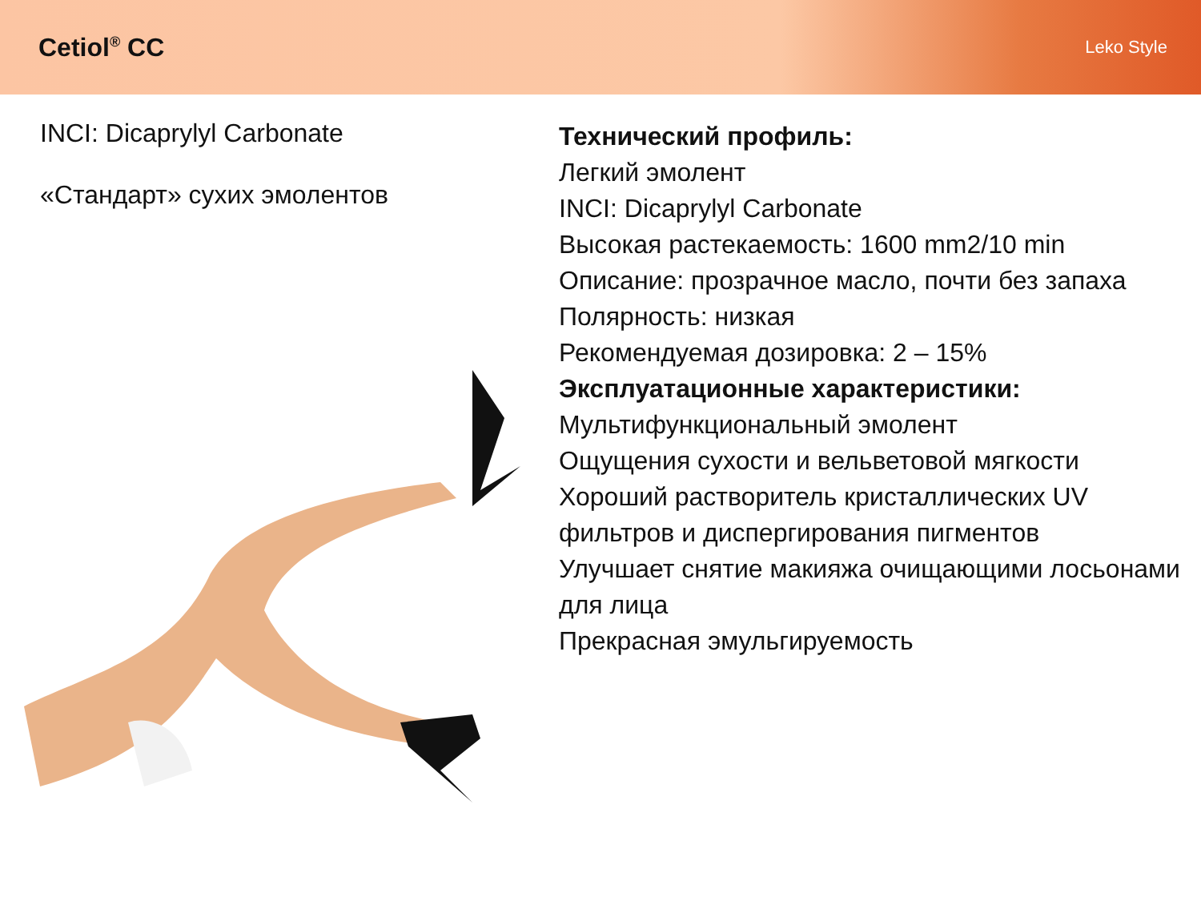Cetiol<sup>®</sup> CC
Leko Style
INCI: Dicaprylyl Carbonate
«Стандарт» сухих эмолентов
Технический профиль:
Легкий эмолент
INCI: Dicaprylyl Carbonate
Высокая растекаемость: 1600 mm2/10 min
Описание: прозрачное масло, почти без запаха
Полярность: низкая
Рекомендуемая дозировка: 2 – 15%
Эксплуатационные характеристики:
Мультифункциональный эмолент
Ощущения сухости и вельветовой мягкости
Хороший растворитель кристаллических UV фильтров и диспергирования пигментов
Улучшает снятие макияжа очищающими лосьонами для лица
Прекрасная эмульгируемость